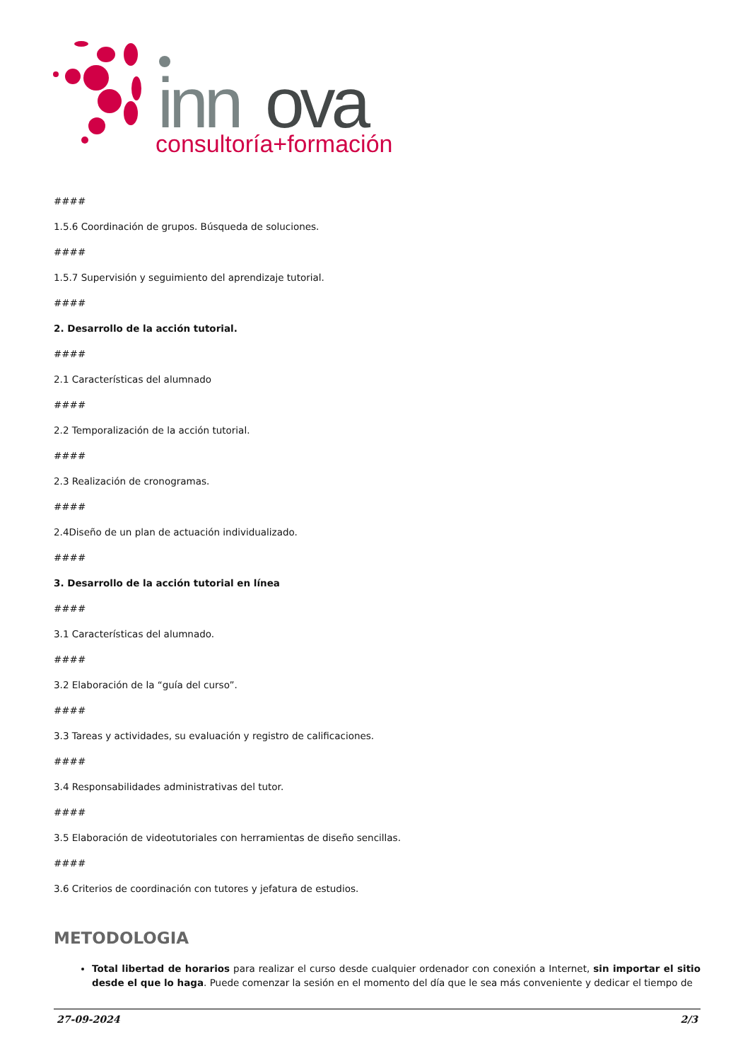inn
ova
consultoría+formación
####
1.5.6 Coordinación de grupos. Búsqueda de soluciones.
####
1.5.7 Supervisión y seguimiento del aprendizaje tutorial.
####
2. Desarrollo de la acción tutorial.
####
2.1 Características del alumnado
####
2.2 Temporalización de la acción tutorial.
####
2.3 Realización de cronogramas.
####
2.4Diseño de un plan de actuación individualizado.
####
3. Desarrollo de la acción tutorial en línea
####
3.1 Características del alumnado.
####
3.2 Elaboración de la “guía del curso”.
####
3.3 Tareas y actividades, su evaluación y registro de calificaciones.
####
3.4 Responsabilidades administrativas del tutor.
####
3.5 Elaboración de videotutoriales con herramientas de diseño sencillas.
####
3.6 Criterios de coordinación con tutores y jefatura de estudios.
METODOLOGIA
Total libertad de horarios para realizar el curso desde cualquier ordenador con conexión a Internet, sin importar el sitio desde el que lo haga. Puede comenzar la sesión en el momento del día que le sea más conveniente y dedicar el tiempo de
27-09-2024 2/3